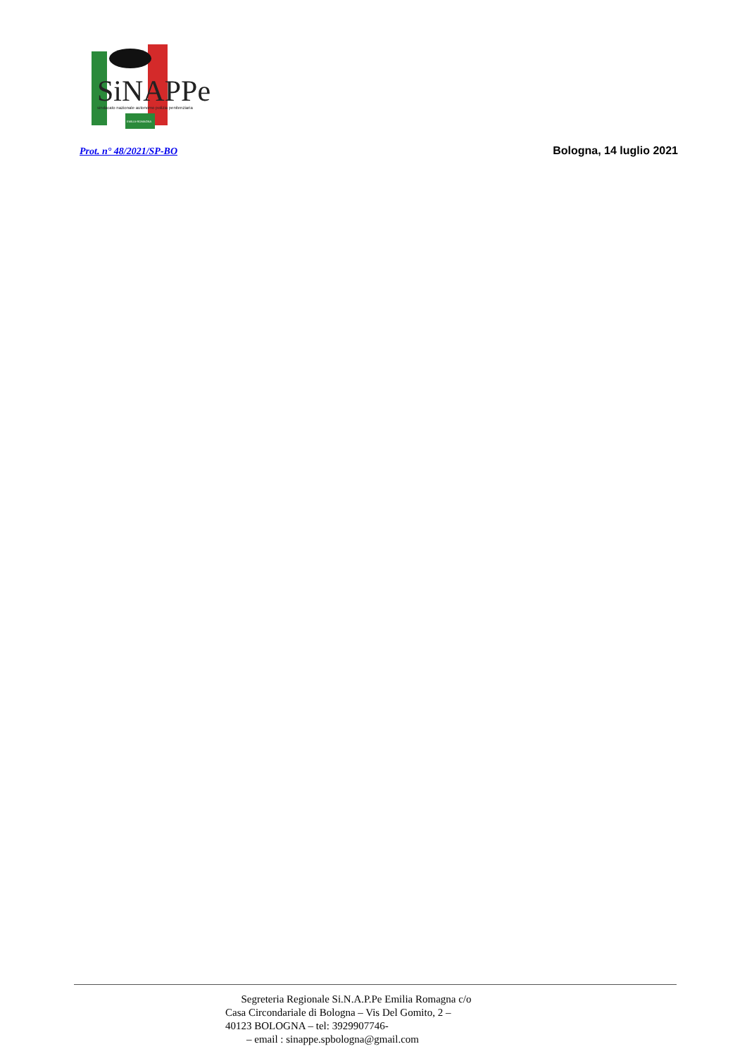SiNAPPe
sindacato nazionale autonomo polizia penitenziaria
EMILIA-ROMAGNA
Prot. n° 48/2021/SP-BO Bologna, 14 luglio 2021
Segreteria Regionale Si.N.A.P.Pe Emilia Romagna c/o
Casa Circondariale di Bologna – Vis Del Gomito, 2 –
40123 BOLOGNA – tel: 3929907746-
– email : sinappe.spbologna@gmail.com